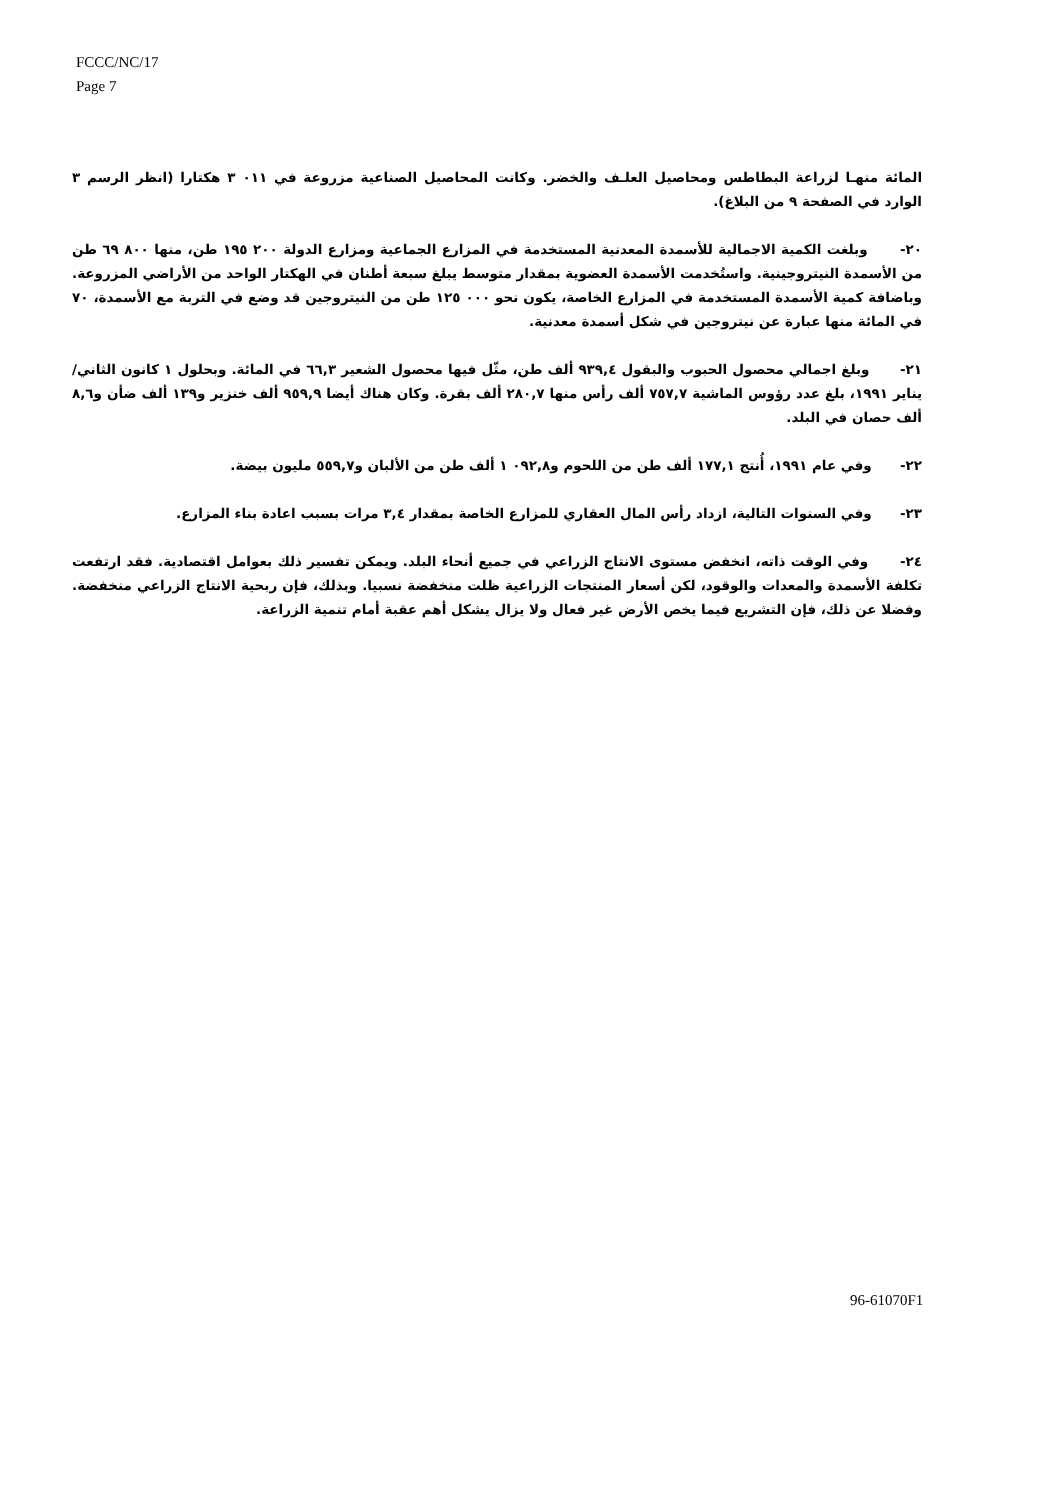FCCC/NC/17
Page 7
المائة منهـا لزراعة البطاطس ومحاصيل العلـف والخضر. وكانت المحاصيل الصناعية مزروعة في ٠١١ ٣ هكتارا (انظر الرسم ٣ الوارد في الصفحة ٩ من البلاغ).
٢٠- وبلغت الكمية الاجمالية للأسمدة المعدنية المستخدمة في المزارع الجماعية ومزارع الدولة ٢٠٠ ١٩٥ طن، منها ٨٠٠ ٦٩ طن من الأسمدة النيتروجينية. واستُخدمت الأسمدة العضوية بمقدار متوسط يبلغ سبعة أطنان في الهكتار الواحد من الأراضي المزروعة. وباضافة كمية الأسمدة المستخدمة في المزارع الخاصة، يكون نحو ٠٠٠ ١٢٥ طن من النيتروجين قد وضع في التربة مع الأسمدة، ٧٠ في المائة منها عبارة عن نيتروجين في شكل أسمدة معدنية.
٢١- وبلغ اجمالي محصول الحبوب والبقول ٩٣٩,٤ ألف طن، مثّل فيها محصول الشعير ٦٦,٣ في المائة. وبحلول ١ كانون الثاني/يناير ١٩٩١، بلغ عدد رؤوس الماشية ٧٥٧,٧ ألف رأس منها ٢٨٠,٧ ألف بقرة. وكان هناك أيضا ٩٥٩,٩ ألف خنزير و١٣٩ ألف ضأن و٨,٦ ألف حصان في البلد.
٢٢- وفي عام ١٩٩١، أُنتج ١٧٧,١ ألف طن من اللحوم و٠٩٢,٨ ١ ألف طن من الألبان و٥٥٩,٧ مليون بيضة.
٢٣- وفي السنوات التالية، ازداد رأس المال العقاري للمزارع الخاصة بمقدار ٣,٤ مرات بسبب اعادة بناء المزارع.
٢٤- وفي الوقت ذاته، انخفض مستوى الانتاج الزراعي في جميع أنحاء البلد. ويمكن تفسير ذلك بعوامل اقتصادية. فقد ارتفعت تكلفة الأسمدة والمعدات والوقود، لكن أسعار المنتجات الزراعية ظلت منخفضة نسبيا. وبذلك، فإن ربحية الانتاج الزراعي منخفضة. وفضلا عن ذلك، فإن التشريع فيما يخص الأرض غير فعال ولا يزال يشكل أهم عقبة أمام تنمية الزراعة.
96-61070F1